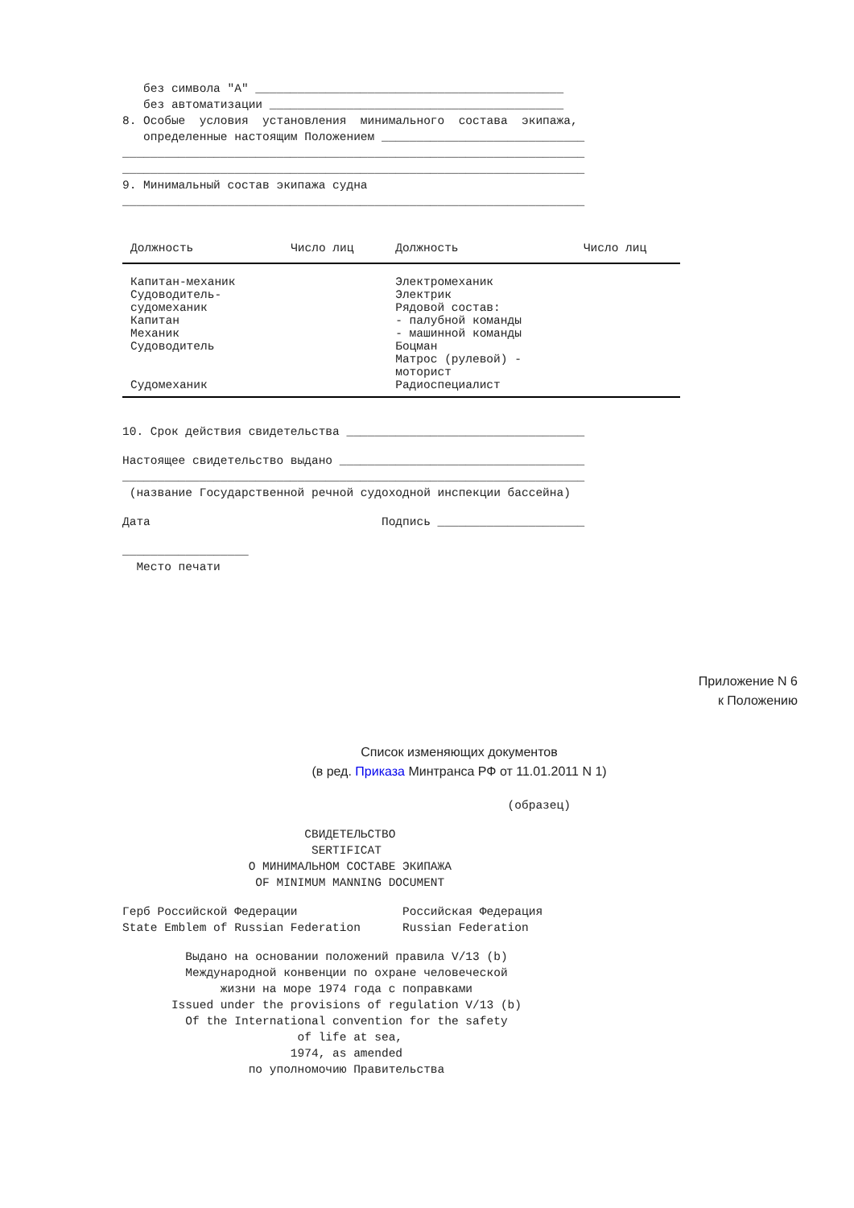без символа "А" ____________________________________________
без автоматизации __________________________________________
8. Особые условия установления минимального состава экипажа,
определенные настоящим Положением _____________________________
__________________________________________________________________
__________________________________________________________________
9. Минимальный состав экипажа судна
__________________________________________________________________
| Должность | Число лиц | Должность | Число лиц |
| --- | --- | --- | --- |
| Капитан-механик Судоводитель- судомеханик Капитан Механик Судоводитель Судомеханик | | Электромеханик Электрик Рядовой состав: - палубной команды - машинной команды Боцман Матрос (рулевой) - моторист Радиоспециалист | |
10. Срок действия свидетельства __________________________________
Настоящее свидетельство выдано ___________________________________
__________________________________________________________________
(название Государственной речной судоходной инспекции бассейна)
Дата Подпись _____________________
__________________
Место печати
Приложение N 6
к Положению
Список изменяющих документов
(в ред. Приказа Минтранса РФ от 11.01.2011 N 1)
(образец)
СВИДЕТЕЛЬСТВО
SERTIFICAT
О МИНИМАЛЬНОМ СОСТАВЕ ЭКИПАЖА
OF MINIMUM MANNING DOCUMENT
Герб Российской Федерации Российская Федерация
State Emblem of Russian Federation Russian Federation
Выдано на основании положений правила V/13 (b)
Международной конвенции по охране человеческой
жизни на море 1974 года с поправками
Issued under the provisions of regulation V/13 (b)
Of the International convention for the safety
of life at sea,
1974, as amended
по уполномочию Правительства